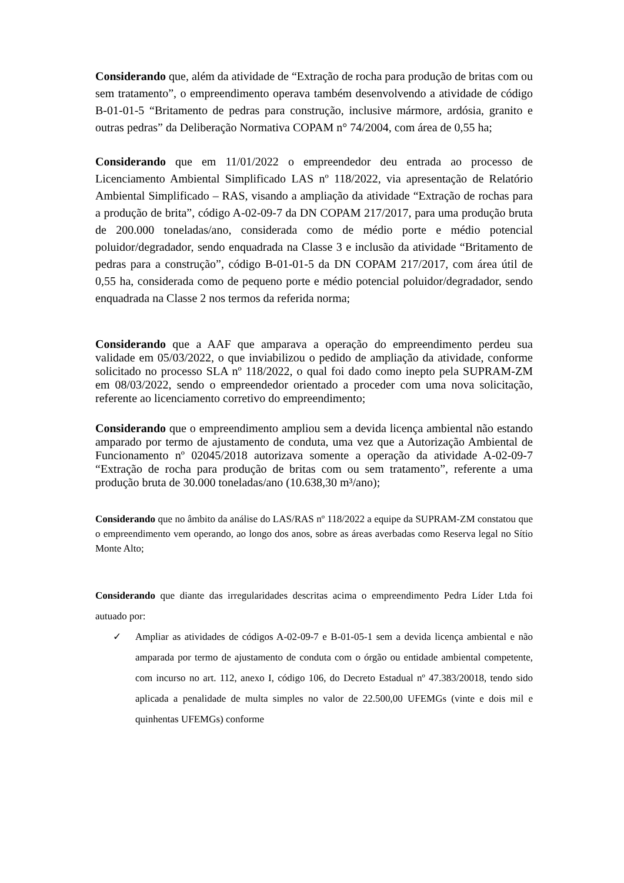Considerando que, além da atividade de “Extração de rocha para produção de britas com ou sem tratamento”, o empreendimento operava também desenvolvendo a atividade de código B-01-01-5 “Britamento de pedras para construção, inclusive mármore, ardósia, granito e outras pedras” da Deliberação Normativa COPAM n° 74/2004, com área de 0,55 ha;
Considerando que em 11/01/2022 o empreendedor deu entrada ao processo de Licenciamento Ambiental Simplificado LAS nº 118/2022, via apresentação de Relatório Ambiental Simplificado – RAS, visando a ampliação da atividade “Extração de rochas para a produção de brita”, código A-02-09-7 da DN COPAM 217/2017, para uma produção bruta de 200.000 toneladas/ano, considerada como de médio porte e médio potencial poluidor/degradador, sendo enquadrada na Classe 3 e inclusão da atividade “Britamento de pedras para a construção”, código B-01-01-5 da DN COPAM 217/2017, com área útil de 0,55 ha, considerada como de pequeno porte e médio potencial poluidor/degradador, sendo enquadrada na Classe 2 nos termos da referida norma;
Considerando que a AAF que amparava a operação do empreendimento perdeu sua validade em 05/03/2022, o que inviabilizou o pedido de ampliação da atividade, conforme solicitado no processo SLA nº 118/2022, o qual foi dado como inepto pela SUPRAM-ZM em 08/03/2022, sendo o empreendedor orientado a proceder com uma nova solicitação, referente ao licenciamento corretivo do empreendimento;
Considerando que o empreendimento ampliou sem a devida licença ambiental não estando amparado por termo de ajustamento de conduta, uma vez que a Autorização Ambiental de Funcionamento nº 02045/2018 autorizava somente a operação da atividade A-02-09-7 “Extração de rocha para produção de britas com ou sem tratamento”, referente a uma produção bruta de 30.000 toneladas/ano (10.638,30 m³/ano);
Considerando que no âmbito da análise do LAS/RAS nº 118/2022 a equipe da SUPRAM-ZM constatou que o empreendimento vem operando, ao longo dos anos, sobre as áreas averbadas como Reserva legal no Sítio Monte Alto;
Considerando que diante das irregularidades descritas acima o empreendimento Pedra Líder Ltda foi autuado por:
✓ Ampliar as atividades de códigos A-02-09-7 e B-01-05-1 sem a devida licença ambiental e não amparada por termo de ajustamento de conduta com o órgão ou entidade ambiental competente, com incurso no art. 112, anexo I, código 106, do Decreto Estadual nº 47.383/20018, tendo sido aplicada a penalidade de multa simples no valor de 22.500,00 UFEMGs (vinte e dois mil e quinhentas UFEMGs) conforme